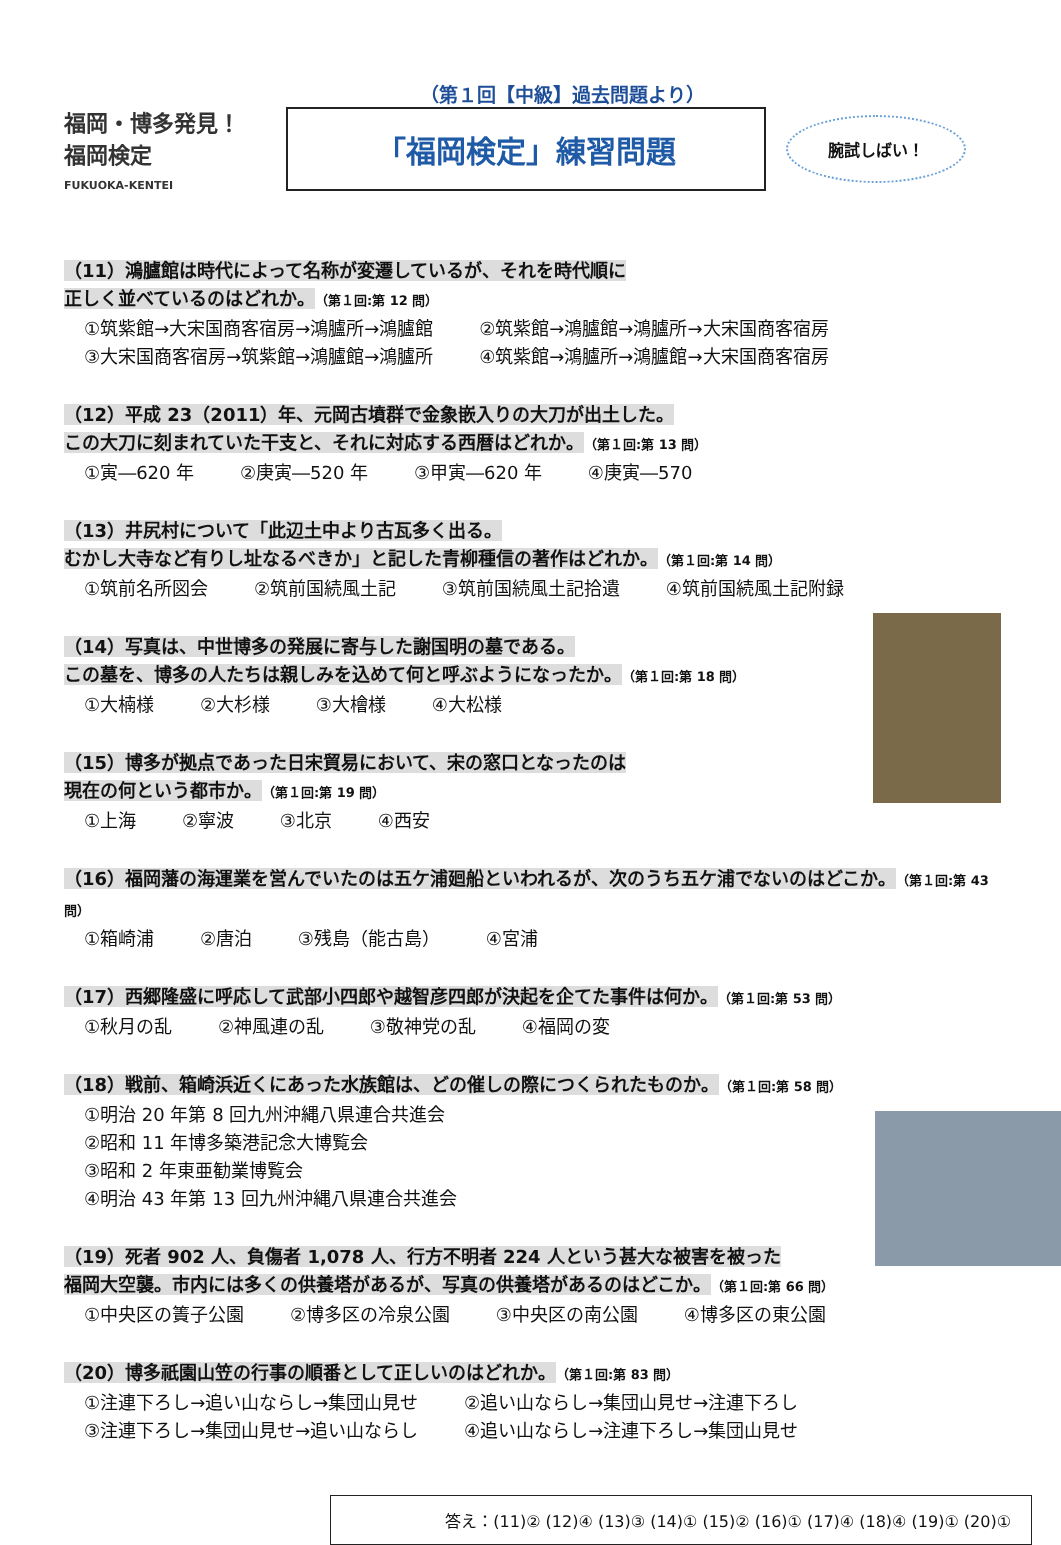（第１回【中級】過去問題より）
福岡・博多発見！
福岡検定
FUKUOKA-KENTEI
「福岡検定」練習問題
腕試しばい！
（11）鴻臚館は時代によって名称が変遷しているが、それを時代順に
正しく並べているのはどれか。（第１回:第 12 問）
①筑紫館→大宋国商客宿房→鴻臚所→鴻臚館 ②筑紫館→鴻臚館→鴻臚所→大宋国商客宿房
③大宋国商客宿房→筑紫館→鴻臚館→鴻臚所 ④筑紫館→鴻臚所→鴻臚館→大宋国商客宿房
（12）平成 23（2011）年、元岡古墳群で金象嵌入りの大刀が出土した。
この大刀に刻まれていた干支と、それに対応する西暦はどれか。（第１回:第 13 問）
①寅―620 年 ②庚寅―520 年 ③甲寅―620 年 ④庚寅―570
（13）井尻村について「此辺土中より古瓦多く出る。
むかし大寺など有りし址なるべきか」と記した青柳種信の著作はどれか。（第１回:第 14 問）
①筑前名所図会 ②筑前国続風土記 ③筑前国続風土記拾遺 ④筑前国続風土記附録
（14）写真は、中世博多の発展に寄与した謝国明の墓である。
この墓を、博多の人たちは親しみを込めて何と呼ぶようになったか。（第１回:第 18 問）
①大楠様 ②大杉様 ③大檜様 ④大松様
（15）博多が拠点であった日宋貿易において、宋の窓口となったのは
現在の何という都市か。（第１回:第 19 問）
①上海 ②寧波 ③北京 ④西安
（16）福岡藩の海運業を営んでいたのは五ケ浦廻船といわれるが、次のうち五ケ浦でないのはどこか。（第１回:第 43 問）
①箱崎浦 ②唐泊 ③残島（能古島） ④宮浦
（17）西郷隆盛に呼応して武部小四郎や越智彦四郎が決起を企てた事件は何か。（第１回:第 53 問）
①秋月の乱 ②神風連の乱 ③敬神党の乱 ④福岡の変
（18）戦前、箱崎浜近くにあった水族館は、どの催しの際につくられたものか。（第１回:第 58 問）
①明治 20 年第 8 回九州沖縄八県連合共進会
②昭和 11 年博多築港記念大博覧会
③昭和 2 年東亜勧業博覧会
④明治 43 年第 13 回九州沖縄八県連合共進会
（19）死者 902 人、負傷者 1,078 人、行方不明者 224 人という甚大な被害を被った
福岡大空襲。市内には多くの供養塔があるが、写真の供養塔があるのはどこか。（第１回:第 66 問）
①中央区の簀子公園 ②博多区の冷泉公園 ③中央区の南公園 ④博多区の東公園
（20）博多祇園山笠の行事の順番として正しいのはどれか。（第１回:第 83 問）
①注連下ろし→追い山ならし→集団山見せ ②追い山ならし→集団山見せ→注連下ろし
③注連下ろし→集団山見せ→追い山ならし ④追い山ならし→注連下ろし→集団山見せ
答え：(11)② (12)④ (13)③ (14)① (15)② (16)① (17)④ (18)④ (19)① (20)①